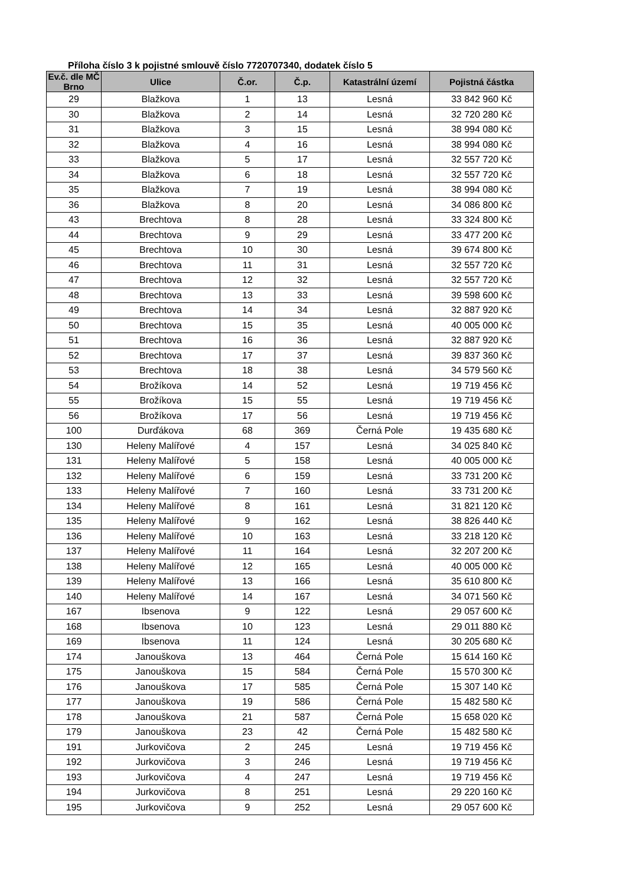Příloha číslo 3 k pojistné smlouvě číslo 7720707340, dodatek číslo 5
| Ev.č. dle MČ Brno | Ulice | Č.or. | Č.p. | Katastrální území | Pojistná částka |
| --- | --- | --- | --- | --- | --- |
| 29 | Blažkova | 1 | 13 | Lesná | 33 842 960 Kč |
| 30 | Blažkova | 2 | 14 | Lesná | 32 720 280 Kč |
| 31 | Blažkova | 3 | 15 | Lesná | 38 994 080 Kč |
| 32 | Blažkova | 4 | 16 | Lesná | 38 994 080 Kč |
| 33 | Blažkova | 5 | 17 | Lesná | 32 557 720 Kč |
| 34 | Blažkova | 6 | 18 | Lesná | 32 557 720 Kč |
| 35 | Blažkova | 7 | 19 | Lesná | 38 994 080 Kč |
| 36 | Blažkova | 8 | 20 | Lesná | 34 086 800 Kč |
| 43 | Brechtova | 8 | 28 | Lesná | 33 324 800 Kč |
| 44 | Brechtova | 9 | 29 | Lesná | 33 477 200 Kč |
| 45 | Brechtova | 10 | 30 | Lesná | 39 674 800 Kč |
| 46 | Brechtova | 11 | 31 | Lesná | 32 557 720 Kč |
| 47 | Brechtova | 12 | 32 | Lesná | 32 557 720 Kč |
| 48 | Brechtova | 13 | 33 | Lesná | 39 598 600 Kč |
| 49 | Brechtova | 14 | 34 | Lesná | 32 887 920 Kč |
| 50 | Brechtova | 15 | 35 | Lesná | 40 005 000 Kč |
| 51 | Brechtova | 16 | 36 | Lesná | 32 887 920 Kč |
| 52 | Brechtova | 17 | 37 | Lesná | 39 837 360 Kč |
| 53 | Brechtova | 18 | 38 | Lesná | 34 579 560 Kč |
| 54 | Brožíkova | 14 | 52 | Lesná | 19 719 456 Kč |
| 55 | Brožíkova | 15 | 55 | Lesná | 19 719 456 Kč |
| 56 | Brožíkova | 17 | 56 | Lesná | 19 719 456 Kč |
| 100 | Durďákova | 68 | 369 | Černá Pole | 19 435 680 Kč |
| 130 | Heleny Malířové | 4 | 157 | Lesná | 34 025 840 Kč |
| 131 | Heleny Malířové | 5 | 158 | Lesná | 40 005 000 Kč |
| 132 | Heleny Malířové | 6 | 159 | Lesná | 33 731 200 Kč |
| 133 | Heleny Malířové | 7 | 160 | Lesná | 33 731 200 Kč |
| 134 | Heleny Malířové | 8 | 161 | Lesná | 31 821 120 Kč |
| 135 | Heleny Malířové | 9 | 162 | Lesná | 38 826 440 Kč |
| 136 | Heleny Malířové | 10 | 163 | Lesná | 33 218 120 Kč |
| 137 | Heleny Malířové | 11 | 164 | Lesná | 32 207 200 Kč |
| 138 | Heleny Malířové | 12 | 165 | Lesná | 40 005 000 Kč |
| 139 | Heleny Malířové | 13 | 166 | Lesná | 35 610 800 Kč |
| 140 | Heleny Malířové | 14 | 167 | Lesná | 34 071 560 Kč |
| 167 | Ibsenova | 9 | 122 | Lesná | 29 057 600 Kč |
| 168 | Ibsenova | 10 | 123 | Lesná | 29 011 880 Kč |
| 169 | Ibsenova | 11 | 124 | Lesná | 30 205 680 Kč |
| 174 | Janouškova | 13 | 464 | Černá Pole | 15 614 160 Kč |
| 175 | Janouškova | 15 | 584 | Černá Pole | 15 570 300 Kč |
| 176 | Janouškova | 17 | 585 | Černá Pole | 15 307 140 Kč |
| 177 | Janouškova | 19 | 586 | Černá Pole | 15 482 580 Kč |
| 178 | Janouškova | 21 | 587 | Černá Pole | 15 658 020 Kč |
| 179 | Janouškova | 23 | 42 | Černá Pole | 15 482 580 Kč |
| 191 | Jurkovičova | 2 | 245 | Lesná | 19 719 456 Kč |
| 192 | Jurkovičova | 3 | 246 | Lesná | 19 719 456 Kč |
| 193 | Jurkovičova | 4 | 247 | Lesná | 19 719 456 Kč |
| 194 | Jurkovičova | 8 | 251 | Lesná | 29 220 160 Kč |
| 195 | Jurkovičova | 9 | 252 | Lesná | 29 057 600 Kč |